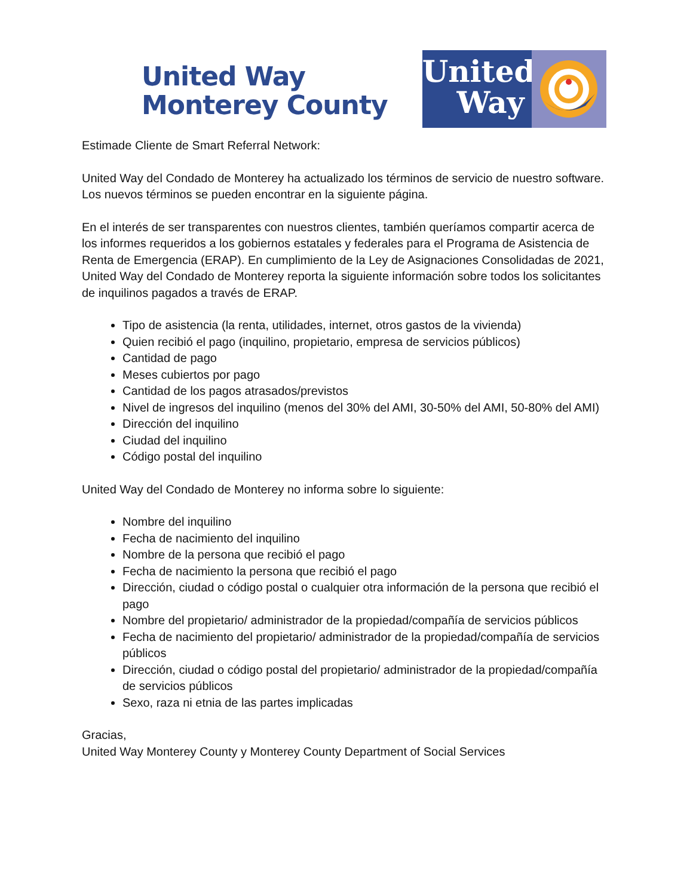United Way
Monterey County
United
Way
Estimade Cliente de Smart Referral Network:
United Way del Condado de Monterey ha actualizado los términos de servicio de nuestro software. Los nuevos términos se pueden encontrar en la siguiente página.
En el interés de ser transparentes con nuestros clientes, también queríamos compartir acerca de los informes requeridos a los gobiernos estatales y federales para el Programa de Asistencia de Renta de Emergencia (ERAP). En cumplimiento de la Ley de Asignaciones Consolidadas de 2021, United Way del Condado de Monterey reporta la siguiente información sobre todos los solicitantes de inquilinos pagados a través de ERAP.
Tipo de asistencia (la renta, utilidades, internet, otros gastos de la vivienda)
Quien recibió el pago (inquilino, propietario, empresa de servicios públicos)
Cantidad de pago
Meses cubiertos por pago
Cantidad de los pagos atrasados/previstos
Nivel de ingresos del inquilino (menos del 30% del AMI, 30-50% del AMI, 50-80% del AMI)
Dirección del inquilino
Ciudad del inquilino
Código postal del inquilino
United Way del Condado de Monterey no informa sobre lo siguiente:
Nombre del inquilino
Fecha de nacimiento del inquilino
Nombre de la persona que recibió el pago
Fecha de nacimiento la persona que recibió el pago
Dirección, ciudad o código postal o cualquier otra información de la persona que recibió el pago
Nombre del propietario/ administrador de la propiedad/compañía de servicios públicos
Fecha de nacimiento del propietario/ administrador de la propiedad/compañía de servicios públicos
Dirección, ciudad o código postal del propietario/ administrador de la propiedad/compañía de servicios públicos
Sexo, raza ni etnia de las partes implicadas
Gracias,
United Way Monterey County y Monterey County Department of Social Services